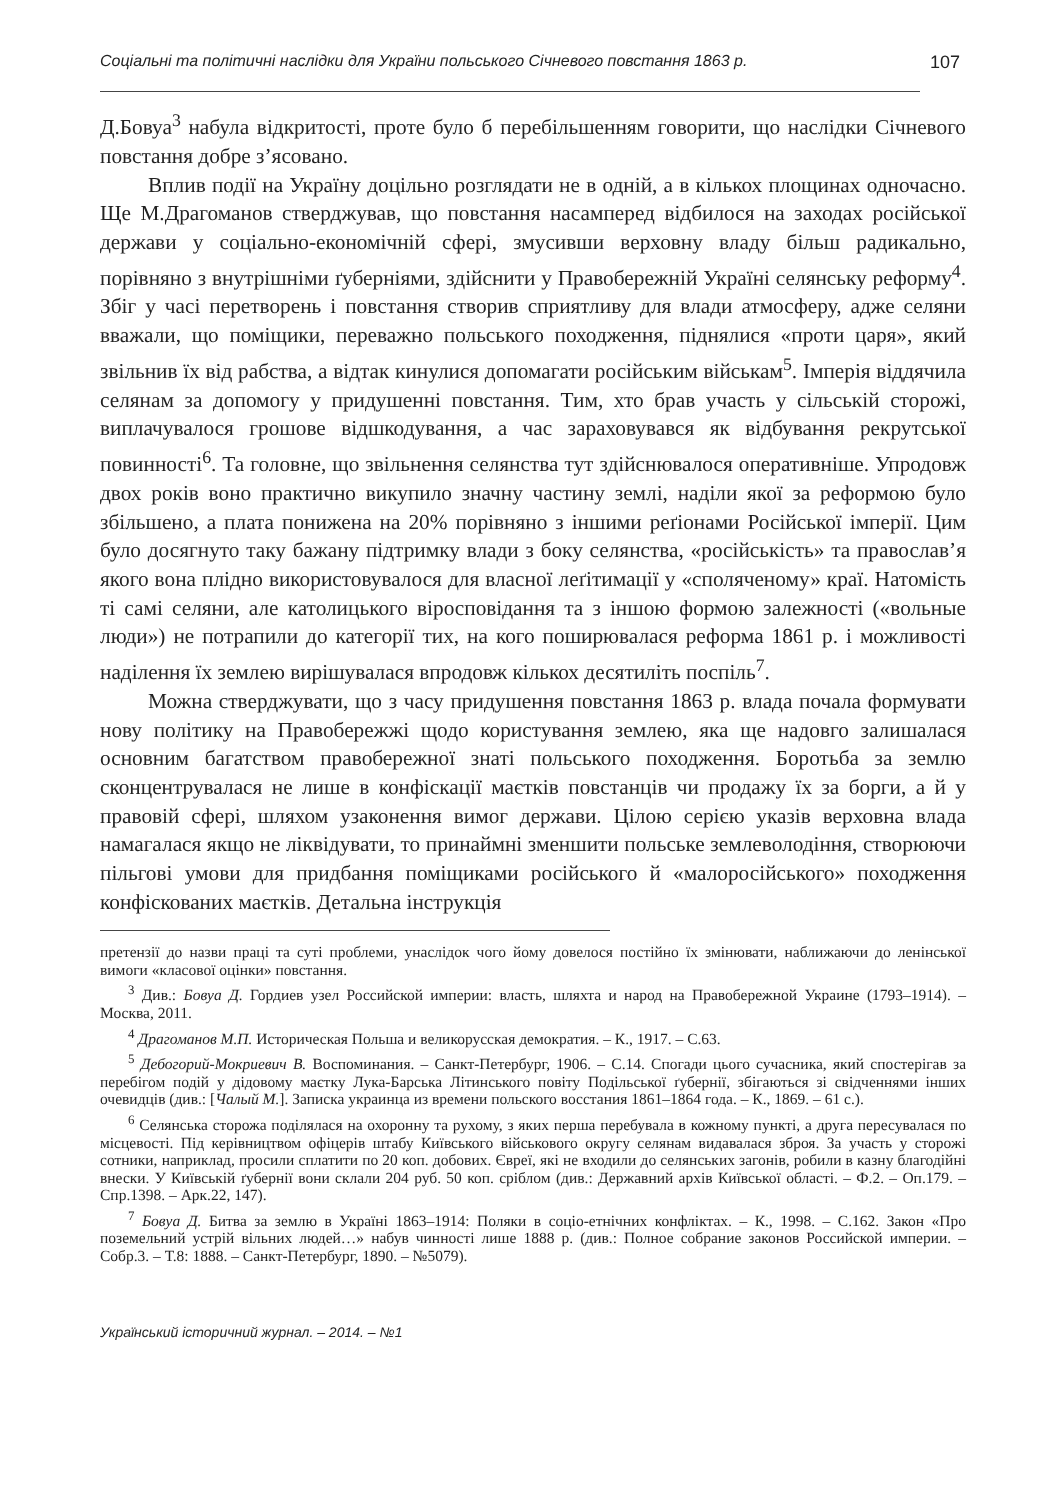Соціальні та політичні наслідки для України польського Січневого повстання 1863 р. 107
Д.Бовуа<sup>3</sup> набула відкритості, проте було б перебільшенням говорити, що наслідки Січневого повстання добре з’ясовано.
Вплив події на Україну доцільно розглядати не в одній, а в кількох площинах одночасно. Ще М.Драгоманов стверджував, що повстання насамперед відбилося на заходах російської держави у соціально-економічній сфері, змусивши верховну владу більш радикально, порівняно з внутрішніми ґуберніями, здійснити у Правобережній Україні селянську реформу<sup>4</sup>. Збіг у часі перетворень і повстання створив сприятливу для влади атмосферу, адже селяни вважали, що поміщики, переважно польського походження, піднялися «проти царя», який звільнив їх від рабства, а відтак кинулися допомагати російським військам<sup>5</sup>. Імперія віддячила селянам за допомогу у придушенні повстання. Тим, хто брав участь у сільській сторожі, виплачувалося грошове відшкодування, а час зараховувався як відбування рекрутської повинності<sup>6</sup>. Та головне, що звільнення селянства тут здійснювалося оперативніше. Упродовж двох років воно практично викупило значну частину землі, наділи якої за реформою було збільшено, а плата понижена на 20% порівняно з іншими реґіонами Російської імперії. Цим було досягнуто таку бажану підтримку влади з боку селянства, «російськість» та православ’я якого вона плідно використовувалося для власної леґітимації у «споляченому» краї. Натомість ті самі селяни, але католицького віросповідання та з іншою формою залежності («вольные люди») не потрапили до категорії тих, на кого поширювалася реформа 1861 р. і можливості наділення їх землею вирішувалася впродовж кількох десятиліть поспіль<sup>7</sup>.
Можна стверджувати, що з часу придушення повстання 1863 р. влада почала формувати нову політику на Правобережжі щодо користування землею, яка ще надовго залишалася основним багатством правобережної знаті польського походження. Боротьба за землю сконцентрувалася не лише в конфіскації маєтків повстанців чи продажу їх за борги, а й у правовій сфері, шляхом узаконення вимог держави. Цілою серією указів верховна влада намагалася якщо не ліквідувати, то принаймні зменшити польське землеволодіння, створюючи пільгові умови для придбання поміщиками російського й «малоросійського» походження конфіскованих маєтків. Детальна інструкція
претензії до назви праці та суті проблеми, унаслідок чого йому довелося постійно їх змінювати, наближаючи до ленінської вимоги «класової оцінки» повстання.
<sup>3</sup> Див.: Бовуа Д. Гордиев узел Российской империи: власть, шляхта и народ на Правобережной Украине (1793–1914). – Москва, 2011.
<sup>4</sup> Драгоманов М.П. Историческая Польша и великорусская демократия. – К., 1917. – С.63.
<sup>5</sup> Дебогорий-Мокриевич В. Воспоминания. – Санкт-Петербург, 1906. – С.14. Спогади цього сучасника, який спостерігав за перебігом подій у дідовому маєтку Лука-Барська Літинського повіту Подільської ґубернії, збігаються зі свідченнями інших очевидців (див.: [Чалый М.]. Записка украинца из времени польского восстания 1861–1864 года. – К., 1869. – 61 с.).
<sup>6</sup> Селянська сторожа поділялася на охоронну та рухому, з яких перша перебувала в кожному пункті, а друга пересувалася по місцевості. Під керівництвом офіцерів штабу Київського військового округу селянам видавалася зброя. За участь у сторожі сотники, наприклад, просили сплатити по 20 коп. добових. Євреї, які не входили до селянських загонів, робили в казну благодійні внески. У Київській ґубернії вони склали 204 руб. 50 коп. сріблом (див.: Державний архів Київської області. – Ф.2. – Оп.179. – Спр.1398. – Арк.22, 147).
<sup>7</sup> Бовуа Д. Битва за землю в Україні 1863–1914: Поляки в соціо-етнічних конфліктах. – К., 1998. – С.162. Закон «Про поземельний устрій вільних людей…» набув чинності лише 1888 р. (див.: Полное собрание законов Российской империи. – Собр.3. – Т.8: 1888. – Санкт-Петербург, 1890. – №5079).
Український історичний журнал. – 2014. – №1